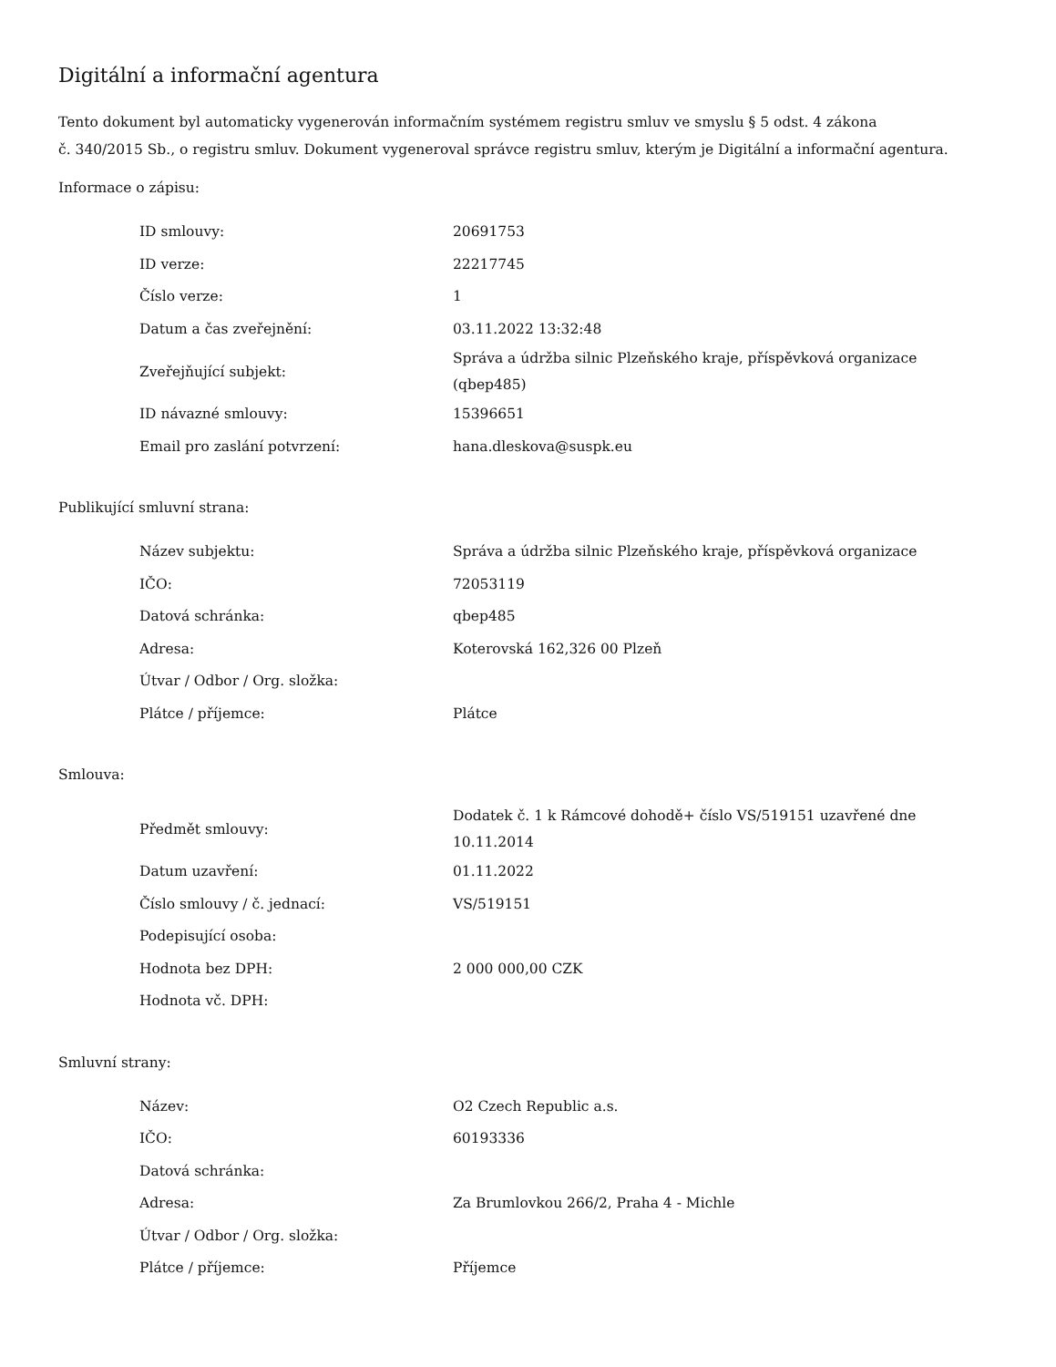Digitální a informační agentura
Tento dokument byl automaticky vygenerován informačním systémem registru smluv ve smyslu § 5 odst. 4 zákona
č. 340/2015 Sb., o registru smluv. Dokument vygeneroval správce registru smluv, kterým je Digitální a informační agentura.
Informace o zápisu:
| ID smlouvy: | 20691753 |
| ID verze: | 22217745 |
| Číslo verze: | 1 |
| Datum a čas zveřejnění: | 03.11.2022 13:32:48 |
| Zveřejňující subjekt: | Správa a údržba silnic Plzeňského kraje, příspěvková organizace (qbep485) |
| ID návazné smlouvy: | 15396651 |
| Email pro zaslání potvrzení: | hana.dleskova@suspk.eu |
Publikující smluvní strana:
| Název subjektu: | Správa a údržba silnic Plzeňského kraje, příspěvková organizace |
| IČO: | 72053119 |
| Datová schránka: | qbep485 |
| Adresa: | Koterovská 162,326 00 Plzeň |
| Útvar / Odbor / Org. složka: | |
| Plátce / příjemce: | Plátce |
Smlouva:
| Předmět smlouvy: | Dodatek č. 1 k Rámcové dohodě+ číslo VS/519151 uzavřené dne 10.11.2014 |
| Datum uzavření: | 01.11.2022 |
| Číslo smlouvy / č. jednací: | VS/519151 |
| Podepisující osoba: | |
| Hodnota bez DPH: | 2 000 000,00 CZK |
| Hodnota vč. DPH: | |
Smluvní strany:
| Název: | O2 Czech Republic a.s. |
| IČO: | 60193336 |
| Datová schránka: | |
| Adresa: | Za Brumlovkou 266/2, Praha 4 - Michle |
| Útvar / Odbor / Org. složka: | |
| Plátce / příjemce: | Příjemce |